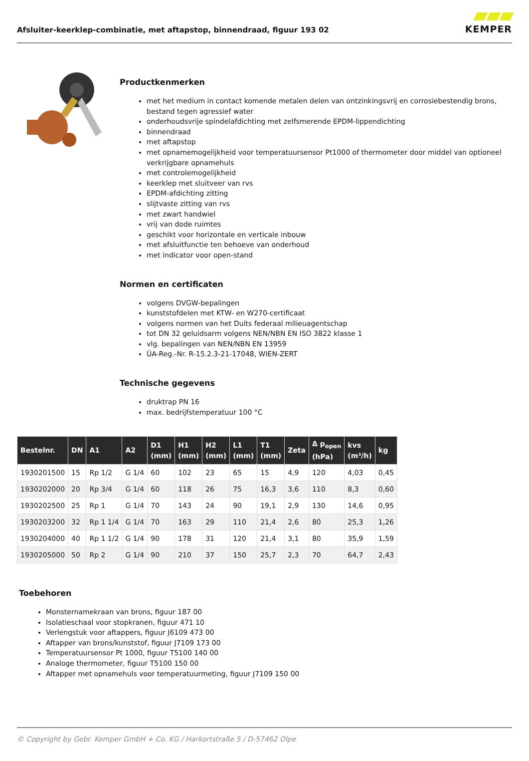Afsluiter-keerklep-combinatie, met aftapstop, binnendraad, figuur 193 02
KEMPER
Productkenmerken
met het medium in contact komende metalen delen van ontzinkingsvrij en corrosiebestendig brons, bestand tegen agressief water
onderhoudsvrije spindelafdichting met zelfsmerende EPDM-lippendichting
binnendraad
met aftapstop
met opnamemogelijkheid voor temperatuursensor Pt1000 of thermometer door middel van optioneel verkrijgbare opnamehuls
met controlemogelijkheid
keerklep met sluitveer van rvs
EPDM-afdichting zitting
slijtvaste zitting van rvs
met zwart handwiel
vrij van dode ruimtes
geschikt voor horizontale en verticale inbouw
met afsluitfunctie ten behoeve van onderhoud
met indicator voor open-stand
Normen en certificaten
volgens DVGW-bepalingen
kunststofdelen met KTW- en W270-certificaat
volgens normen van het Duits federaal milieuagentschap
tot DN 32 geluidsarm volgens NEN/NBN EN ISO 3822 klasse 1
vlg. bepalingen van NEN/NBN EN 13959
ÜA-Reg.-Nr. R-15.2.3-21-17048, WIEN-ZERT
Technische gegevens
druktrap PN 16
max. bedrijfstemperatuur 100 °C
| Bestelnr. | DN | A1 | A2 | D1 (mm) | H1 (mm) | H2 (mm) | L1 (mm) | T1 (mm) | Zeta | Δ p<sub>open</sub> (hPa) | kvs (m³/h) | kg |
| --- | --- | --- | --- | --- | --- | --- | --- | --- | --- | --- | --- | --- |
| 1930201500 | 15 | Rp 1/2 | G 1/4 | 60 | 102 | 23 | 65 | 15 | 4,9 | 120 | 4,03 | 0,45 |
| 1930202000 | 20 | Rp 3/4 | G 1/4 | 60 | 118 | 26 | 75 | 16,3 | 3,6 | 110 | 8,3 | 0,60 |
| 1930202500 | 25 | Rp 1 | G 1/4 | 70 | 143 | 24 | 90 | 19,1 | 2,9 | 130 | 14,6 | 0,95 |
| 1930203200 | 32 | Rp 1 1/4 | G 1/4 | 70 | 163 | 29 | 110 | 21,4 | 2,6 | 80 | 25,3 | 1,26 |
| 1930204000 | 40 | Rp 1 1/2 | G 1/4 | 90 | 178 | 31 | 120 | 21,4 | 3,1 | 80 | 35,9 | 1,59 |
| 1930205000 | 50 | Rp 2 | G 1/4 | 90 | 210 | 37 | 150 | 25,7 | 2,3 | 70 | 64,7 | 2,43 |
Toebehoren
Monsternamekraan van brons, figuur 187 00
Isolatieschaal voor stopkranen, figuur 471 10
Verlengstuk voor aftappers, figuur J6109 473 00
Aftapper van brons/kunststof, figuur J7109 173 00
Temperatuursensor Pt 1000, figuur T5100 140 00
Analoge thermometer, figuur T5100 150 00
Aftapper met opnamehuls voor temperatuurmeting, figuur J7109 150 00
© Copyright by Gebr. Kemper GmbH + Co. KG / Harkortstraße 5 / D-57462 Olpe